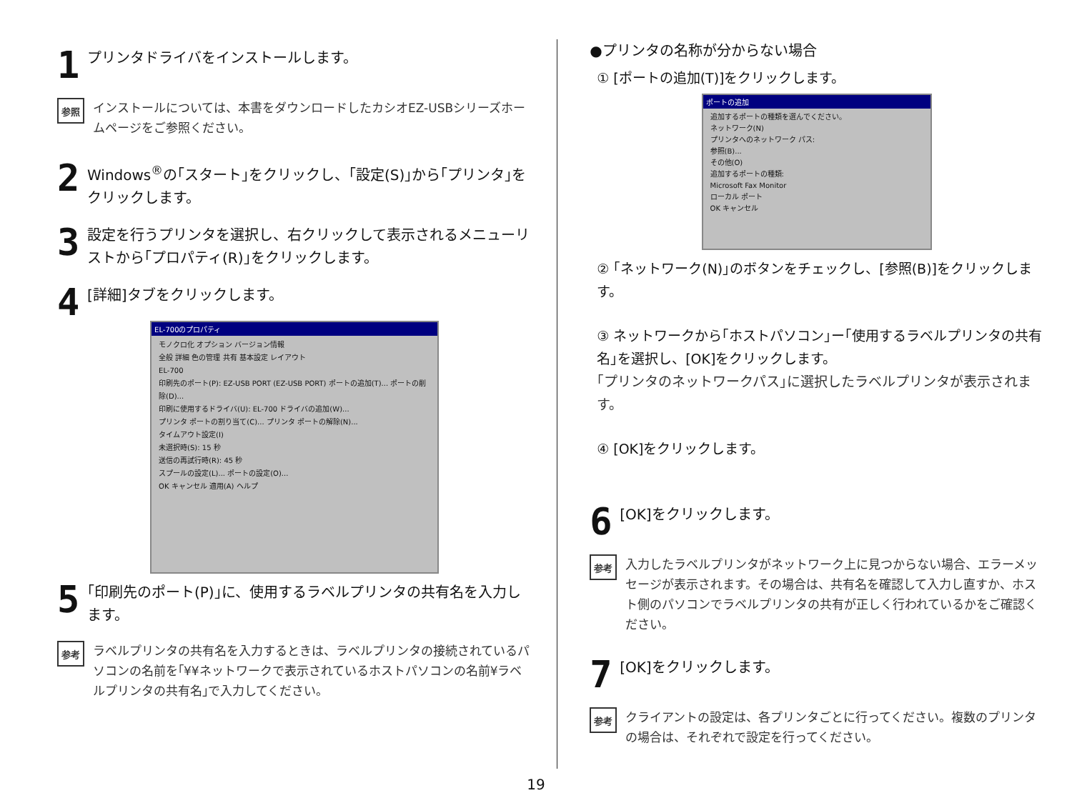1
プリンタドライバをインストールします。
参照
インストールについては、本書をダウンロードしたカシオEZ-USBシリーズホームページをご参照ください。
2
Windows<sup>®</sup>の｢スタート｣をクリックし、｢設定(S)｣から｢プリンタ｣をクリックします。
3
設定を行うプリンタを選択し、右クリックして表示されるメニューリストから｢プロパティ(R)｣をクリックします。
4
[詳細]タブをクリックします。
EL-700のプロパティ
モノクロ化 オプション バージョン情報
全般 詳細 色の管理 共有 基本設定 レイアウト
EL-700
印刷先のポート(P): EZ-USB PORT (EZ-USB PORT) ポートの追加(T)... ポートの削除(D)...
印刷に使用するドライバ(U): EL-700 ドライバの追加(W)...
プリンタ ポートの割り当て(C)... プリンタ ポートの解除(N)...
タイムアウト設定(I)
未選択時(S): 15 秒
送信の再試行時(R): 45 秒
スプールの設定(L)... ポートの設定(O)...
OK キャンセル 適用(A) ヘルプ
5
｢印刷先のポート(P)｣に、使用するラベルプリンタの共有名を入力します。
参考
ラベルプリンタの共有名を入力するときは、ラベルプリンタの接続されているパソコンの名前を｢¥¥ネットワークで表示されているホストパソコンの名前¥ラベルプリンタの共有名｣で入力してください。
●プリンタの名称が分からない場合
① [ポートの追加(T)]をクリックします。
ポートの追加
追加するポートの種類を選んでください。
ネットワーク(N)
プリンタへのネットワーク パス:
参照(B)...
その他(O)
追加するポートの種類:
Microsoft Fax Monitor
ローカル ポート
OK キャンセル
② ｢ネットワーク(N)｣のボタンをチェックし、[参照(B)]をクリックします。
③ ネットワークから｢ホストパソコン｣ー｢使用するラベルプリンタの共有名｣を選択し、[OK]をクリックします。
｢プリンタのネットワークパス｣に選択したラベルプリンタが表示されます。
④ [OK]をクリックします。
6
[OK]をクリックします。
参考
入力したラベルプリンタがネットワーク上に見つからない場合、エラーメッセージが表示されます。その場合は、共有名を確認して入力し直すか、ホスト側のパソコンでラベルプリンタの共有が正しく行われているかをご確認ください。
7
[OK]をクリックします。
参考
クライアントの設定は、各プリンタごとに行ってください。複数のプリンタの場合は、それぞれで設定を行ってください。
19